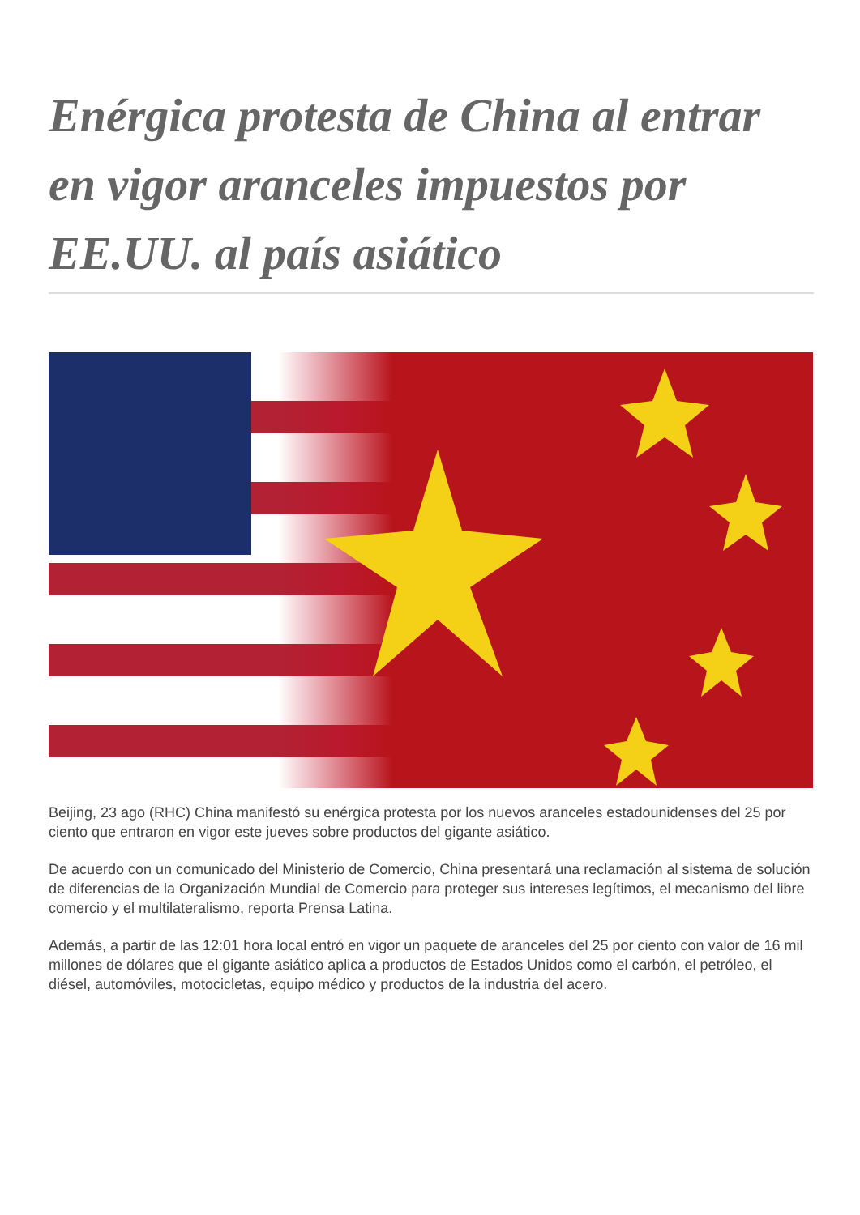Enérgica protesta de China al entrar en vigor aranceles impuestos por EE.UU. al país asiático
Beijing, 23 ago (RHC) China manifestó su enérgica protesta por los nuevos aranceles estadounidenses del 25 por ciento que entraron en vigor este jueves sobre productos del gigante asiático.
De acuerdo con un comunicado del Ministerio de Comercio, China presentará una reclamación al sistema de solución de diferencias de la Organización Mundial de Comercio para proteger sus intereses legítimos, el mecanismo del libre comercio y el multilateralismo, reporta Prensa Latina.
Además, a partir de las 12:01 hora local entró en vigor un paquete de aranceles del 25 por ciento con valor de 16 mil millones de dólares que el gigante asiático aplica a productos de Estados Unidos como el carbón, el petróleo, el diésel, automóviles, motocicletas, equipo médico y productos de la industria del acero.